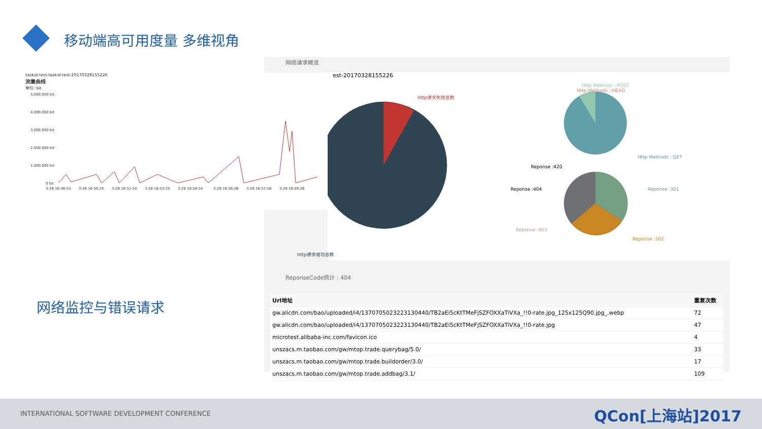移动端高可用度量 多维视角
网络请求概览
est-20170328155226
http请求失败总数
Http Methods : POST
Http Methods : HEAD
Http Methods : GET
Reponse :420
Reponse :404
Reponse :301
Reponse :403
Reponse :302
http请求成功总数
ReponseCode统计 : 404
| Url地址 | 重复次数 |
| --- | --- |
| gw.alicdn.com/bao/uploaded/i4/1370705023223130440/TB2aEi5cKtTMeFjSZFOXXaTiVXa_!!0-rate.jpg_125x125Q90.jpg_.webp | 72 |
| gw.alicdn.com/bao/uploaded/i4/1370705023223130440/TB2aEi5cKtTMeFjSZFOXXaTiVXa_!!0-rate.jpg | 47 |
| microtest.alibaba-inc.com/favicon.ico | 4 |
| unszacs.m.taobao.com/gw/mtop.trade.querybag/5.0/ | 33 |
| unszacs.m.taobao.com/gw/mtop.trade.buildorder/3.0/ | 17 |
| unszacs.m.taobao.com/gw/mtop.trade.addbag/3.1/ | 109 |
taskid-test:taskid-test-20170328155226
流量曲线
单位: bit
5,000,000 bit
4,000,000 bit
3,000,000 bit
2,000,000 bit
1,000,000 bit
0 bit
3-28 16:48:53
3-28 16:50:24
3-28 16:51:54
3-28 16:53:25
3-28 16:54:55
3-28 16:56:26
3-28 16:57:56
3-28 16:59:26
网络监控与错误请求
INTERNATIONAL SOFTWARE DEVELOPMENT CONFERENCE QCon[上海站]2017